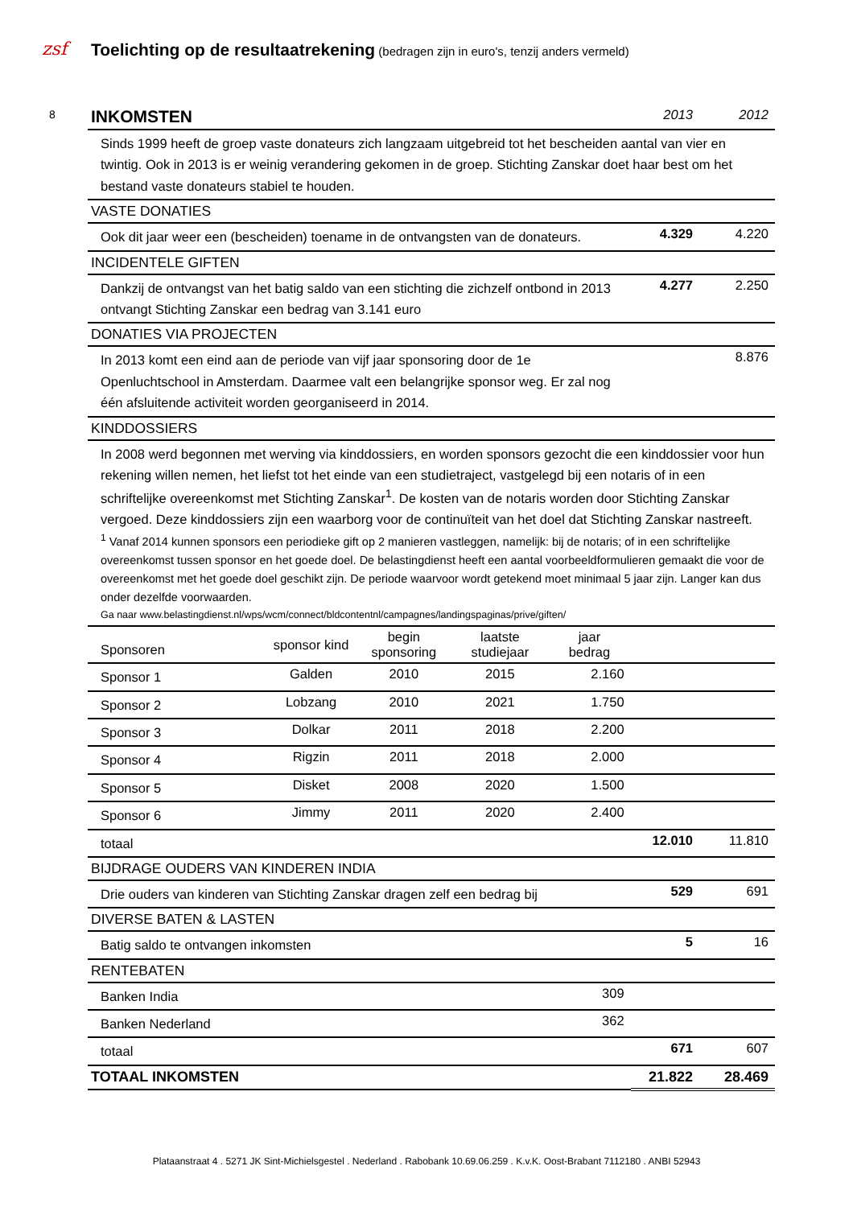zsf Toelichting op de resultaatrekening (bedragen zijn in euro's, tenzij anders vermeld)
8
| INKOMSTEN | | | | | 2013 | 2012 |
| Sinds 1999 heeft de groep vaste donateurs zich langzaam uitgebreid tot het bescheiden aantal van vier en twintig. Ook in 2013 is er weinig verandering gekomen in de groep. Stichting Zanskar doet haar best om het bestand vaste donateurs stabiel te houden. | | | | | | |
| VASTE DONATIES | | | | | | |
| Ook dit jaar weer een (bescheiden) toename in de ontvangsten van de donateurs. | | | | | 4.329 | 4.220 |
| INCIDENTELE GIFTEN | | | | | | |
| Dankzij de ontvangst van het batig saldo van een stichting die zichzelf ontbond in 2013 ontvangt Stichting Zanskar een bedrag van 3.141 euro | | | | | 4.277 | 2.250 |
| DONATIES VIA PROJECTEN | | | | | | |
| In 2013 komt een eind aan de periode van vijf jaar sponsoring door de 1e Openluchtschool in Amsterdam. Daarmee valt een belangrijke sponsor weg. Er zal nog één afsluitende activiteit worden georganiseerd in 2014. | | | | | | 8.876 |
| KINDDOSSIERS | | | | | | |
| In 2008 werd begonnen met werving via kinddossiers, en worden sponsors gezocht die een kinddossier voor hun rekening willen nemen, het liefst tot het einde van een studietraject, vastgelegd bij een notaris of in een schriftelijke overeenkomst met Stichting Zanskar<sup>1</sup>. De kosten van de notaris worden door Stichting Zanskar vergoed. Deze kinddossiers zijn een waarborg voor de continuïteit van het doel dat Stichting Zanskar nastreeft. <sup>1</sup> Vanaf 2014 kunnen sponsors een periodieke gift op 2 manieren vastleggen, namelijk: bij de notaris; of in een schriftelijke overeenkomst tussen sponsor en het goede doel. De belastingdienst heeft een aantal voorbeeldformulieren gemaakt die voor de overeenkomst met het goede doel geschikt zijn. De periode waarvoor wordt getekend moet minimaal 5 jaar zijn. Langer kan dus onder dezelfde voorwaarden. Ga naar www.belastingdienst.nl/wps/wcm/connect/bldcontentnl/campagnes/landingspaginas/prive/giften/ | | | | | | |
| Sponsoren | sponsor kind | begin sponsoring | laatste studiejaar | jaar bedrag | | |
| Sponsor 1 | Galden | 2010 | 2015 | 2.160 | | |
| Sponsor 2 | Lobzang | 2010 | 2021 | 1.750 | | |
| Sponsor 3 | Dolkar | 2011 | 2018 | 2.200 | | |
| Sponsor 4 | Rigzin | 2011 | 2018 | 2.000 | | |
| Sponsor 5 | Disket | 2008 | 2020 | 1.500 | | |
| Sponsor 6 | Jimmy | 2011 | 2020 | 2.400 | | |
| totaal | | | | | 12.010 | 11.810 |
| BIJDRAGE OUDERS VAN KINDEREN INDIA | | | | | | |
| Drie ouders van kinderen van Stichting Zanskar dragen zelf een bedrag bij | | | | | 529 | 691 |
| DIVERSE BATEN & LASTEN | | | | | | |
| Batig saldo te ontvangen inkomsten | | | | | 5 | 16 |
| RENTEBATEN | | | | | | |
| Banken India | | | | 309 | | |
| Banken Nederland | | | | 362 | | |
| totaal | | | | | 671 | 607 |
| TOTAAL INKOMSTEN | | | | | 21.822 | 28.469 |
Plataanstraat 4 . 5271 JK Sint-Michielsgestel . Nederland . Rabobank 10.69.06.259 . K.v.K. Oost-Brabant 7112180 . ANBI 52943